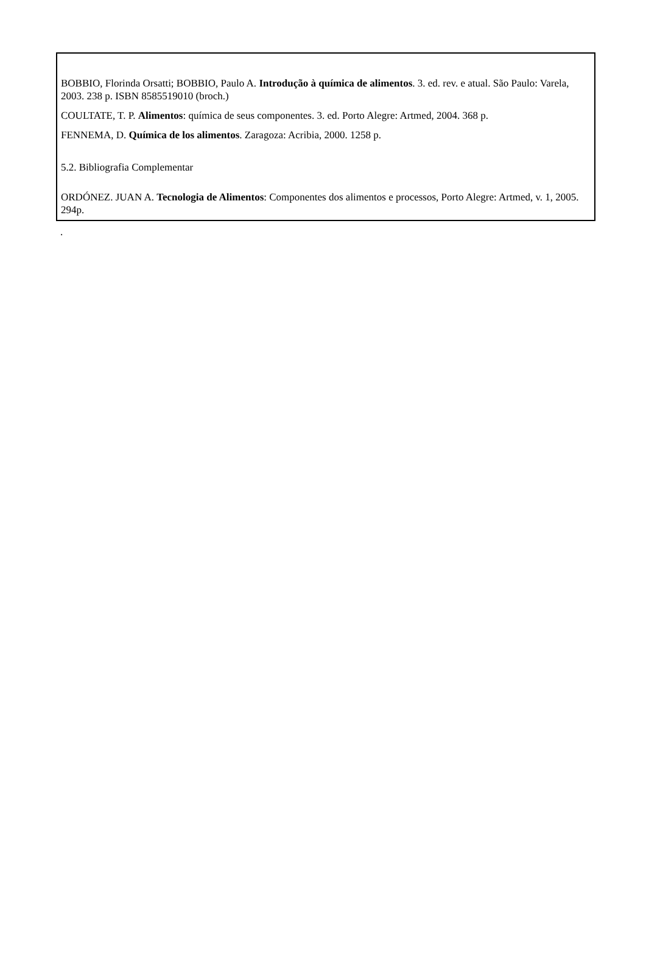BOBBIO, Florinda Orsatti; BOBBIO, Paulo A. Introdução à química de alimentos. 3. ed. rev. e atual. São Paulo: Varela, 2003. 238 p. ISBN 8585519010 (broch.)
COULTATE, T. P. Alimentos: química de seus componentes. 3. ed. Porto Alegre: Artmed, 2004. 368 p.
FENNEMA, D. Química de los alimentos. Zaragoza: Acribia, 2000. 1258 p.
5.2. Bibliografia Complementar
ORDÓNEZ. JUAN A. Tecnologia de Alimentos: Componentes dos alimentos e processos, Porto Alegre: Artmed, v. 1, 2005. 294p.
.